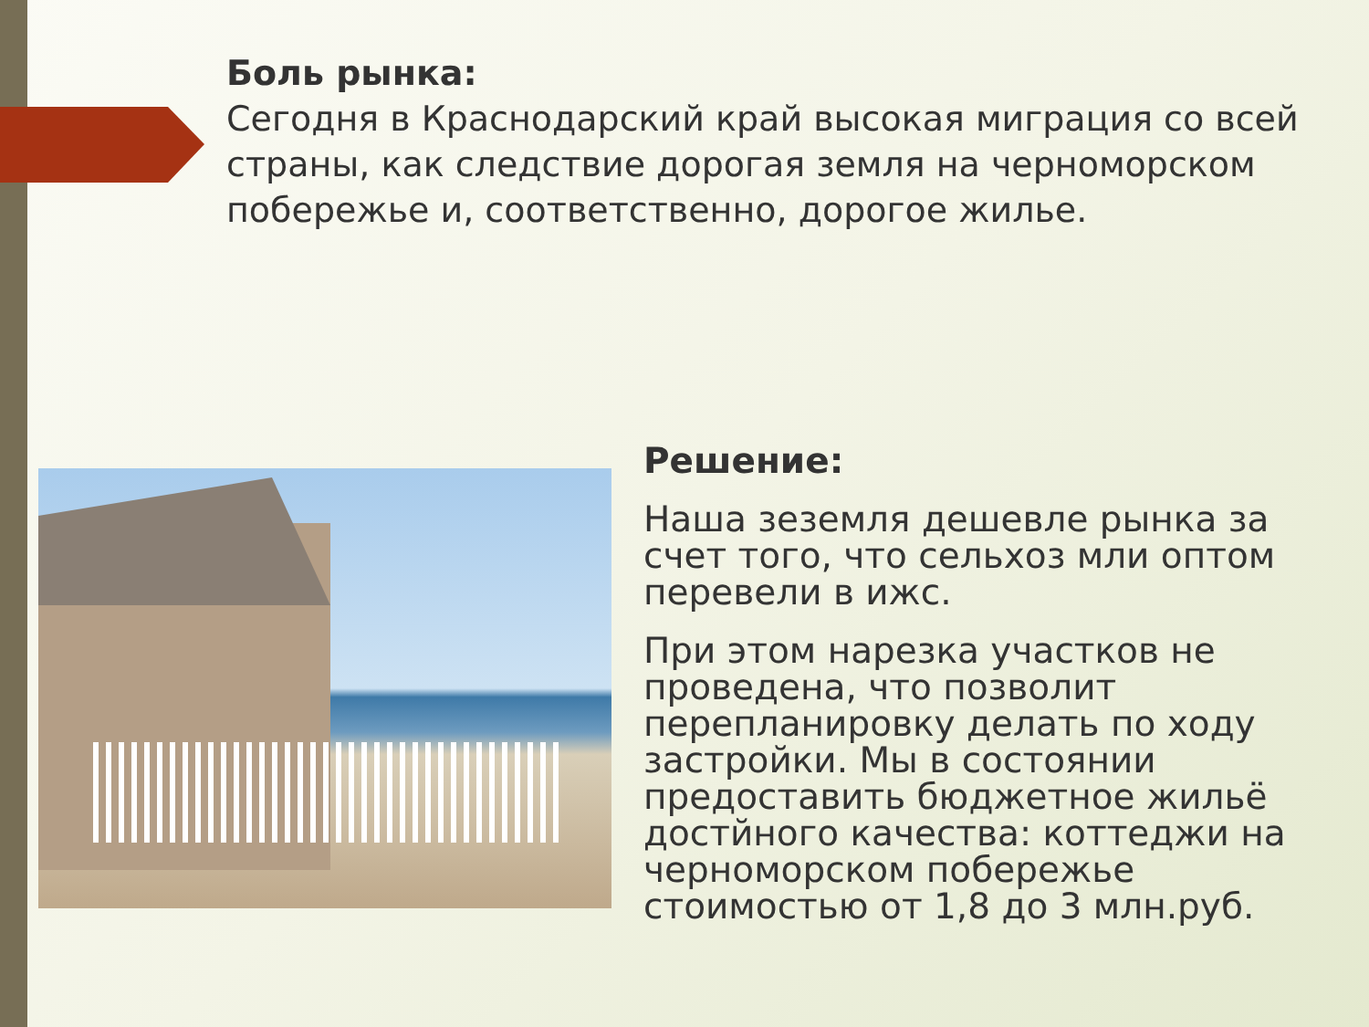Боль рынка:
Сегодня в Краснодарский край высокая миграция со всей страны, как следствие дорогая земля на черноморском побережье и, соответственно, дорогое жилье.
Решение:
Наша зеземля дешевле рынка за счет того, что сельхоз мли оптом перевели в ижс.
При этом нарезка участков не проведена, что позволит перепланировку делать по ходу застройки. Мы в состоянии предоставить бюджетное жильё достйного качества: коттеджи на черноморском побережье стоимостью от 1,8 до 3 млн.руб.